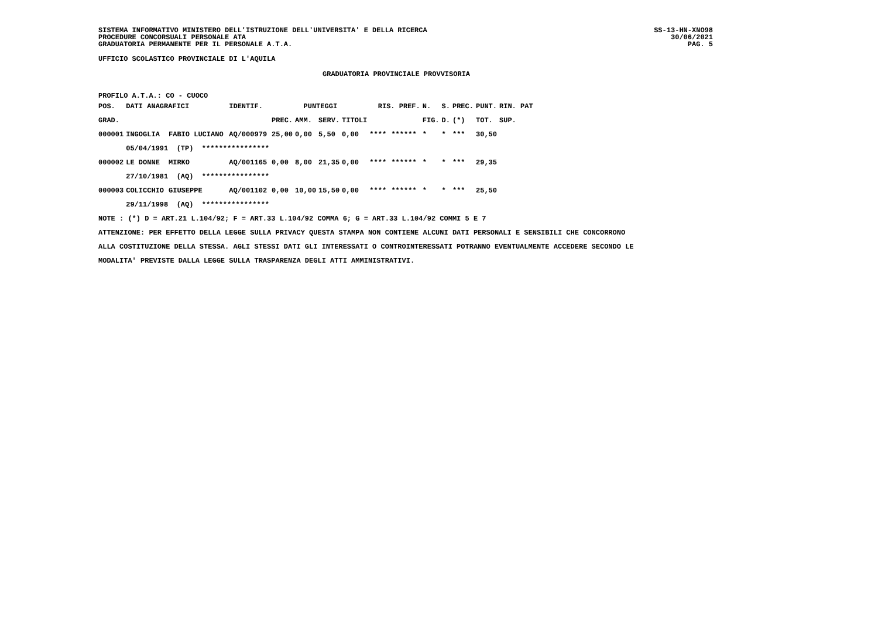SISTEMA INFORMATIVO MINISTERO DELL'ISTRUZIONE DELL'UNIVERSITA' E DELLA RICERCA
PROCEDURE CONCORSUALI PERSONALE ATA
GRADUATORIA PERMANENTE PER IL PERSONALE A.T.A.
SS-13-HN-XNO98
30/06/2021
PAG. 5
UFFICIO SCOLASTICO PROVINCIALE DI L'AQUILA
GRADUATORIA PROVINCIALE PROVVISORIA
PROFILO A.T.A.: CO - CUOCO
| POS. | DATI ANAGRAFICI | | IDENTIF. | | PUNTEGGI | | | RIS. PREF. | | N. | S. | PREC. | PUNT. | RIN. PAT |
| --- | --- | --- | --- | --- | --- | --- | --- | --- | --- | --- | --- | --- | --- | --- |
| GRAD. | | | | PREC. | AMM. | SERV. | TITOLI | | | FIG. | D. | (*) | TOT. | SUP. |
| 000001 | INGOGLIA | FABIO LUCIANO | AQ/000979 | 25,00 | 0,00 | 5,50 | 0,00 | **** | ****** | * | * | *** | 30,50 | |
| | 05/04/1991 (TP) **************** | | | | | | | | | | | | | |
| 000002 | LE DONNE | MIRKO | AQ/001165 | 0,00 | 8,00 | 21,35 | 0,00 | **** | ****** | * | * | *** | 29,35 | |
| | 27/10/1981 (AQ) **************** | | | | | | | | | | | | | |
| 000003 | COLICCHIO | GIUSEPPE | AQ/001102 | 0,00 | 10,00 | 15,50 | 0,00 | **** | ****** | * | * | *** | 25,50 | |
| | 29/11/1998 (AQ) **************** | | | | | | | | | | | | | |
NOTE : (*) D = ART.21 L.104/92; F = ART.33 L.104/92 COMMA 6; G = ART.33 L.104/92 COMMI 5 E 7
ATTENZIONE: PER EFFETTO DELLA LEGGE SULLA PRIVACY QUESTA STAMPA NON CONTIENE ALCUNI DATI PERSONALI E SENSIBILI CHE CONCORRONO
ALLA COSTITUZIONE DELLA STESSA. AGLI STESSI DATI GLI INTERESSATI O CONTROINTERESSATI POTRANNO EVENTUALMENTE ACCEDERE SECONDO LE
MODALITA' PREVISTE DALLA LEGGE SULLA TRASPARENZA DEGLI ATTI AMMINISTRATIVI.